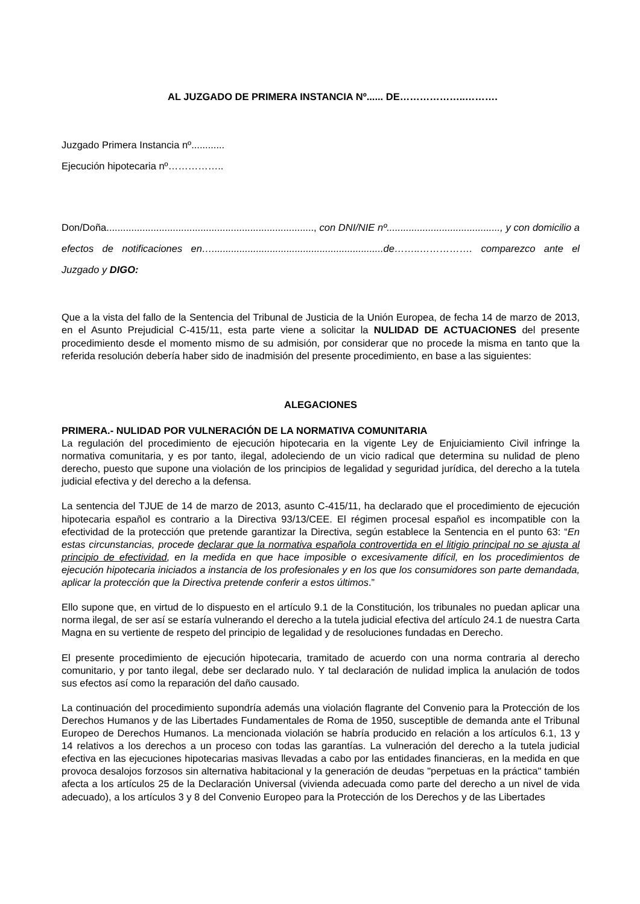AL JUZGADO DE PRIMERA INSTANCIA Nº...... DE………………..……….
Juzgado Primera Instancia nº............
Ejecución hipotecaria nº……………..
Don/Doña..........................................................................., con DNI/NIE nº........................................., y con domicilio a efectos de notificaciones en…..............................................................de……..……………. comparezco ante el Juzgado y DIGO:
Que a la vista del fallo de la Sentencia del Tribunal de Justicia de la Unión Europea, de fecha 14 de marzo de 2013, en el Asunto Prejudicial C-415/11, esta parte viene a solicitar la NULIDAD DE ACTUACIONES del presente procedimiento desde el momento mismo de su admisión, por considerar que no procede la misma en tanto que la referida resolución debería haber sido de inadmisión del presente procedimiento, en base a las siguientes:
ALEGACIONES
PRIMERA.- NULIDAD POR VULNERACIÓN DE LA NORMATIVA COMUNITARIA
La regulación del procedimiento de ejecución hipotecaria en la vigente Ley de Enjuiciamiento Civil infringe la normativa comunitaria, y es por tanto, ilegal, adoleciendo de un vicio radical que determina su nulidad de pleno derecho, puesto que supone una violación de los principios de legalidad y seguridad jurídica, del derecho a la tutela judicial efectiva y del derecho a la defensa.
La sentencia del TJUE de 14 de marzo de 2013, asunto C-415/11, ha declarado que el procedimiento de ejecución hipotecaria español es contrario a la Directiva 93/13/CEE. El régimen procesal español es incompatible con la efectividad de la protección que pretende garantizar la Directiva, según establece la Sentencia en el punto 63: “En estas circunstancias, procede declarar que la normativa española controvertida en el litigio principal no se ajusta al principio de efectividad, en la medida en que hace imposible o excesivamente difícil, en los procedimientos de ejecución hipotecaria iniciados a instancia de los profesionales y en los que los consumidores son parte demandada, aplicar la protección que la Directiva pretende conferir a estos últimos.”
Ello supone que, en virtud de lo dispuesto en el artículo 9.1 de la Constitución, los tribunales no puedan aplicar una norma ilegal, de ser así se estaría vulnerando el derecho a la tutela judicial efectiva del artículo 24.1 de nuestra Carta Magna en su vertiente de respeto del principio de legalidad y de resoluciones fundadas en Derecho.
El presente procedimiento de ejecución hipotecaria, tramitado de acuerdo con una norma contraria al derecho comunitario, y por tanto ilegal, debe ser declarado nulo. Y tal declaración de nulidad implica la anulación de todos sus efectos así como la reparación del daño causado.
La continuación del procedimiento supondría además una violación flagrante del Convenio para la Protección de los Derechos Humanos y de las Libertades Fundamentales de Roma de 1950, susceptible de demanda ante el Tribunal Europeo de Derechos Humanos. La mencionada violación se habría producido en relación a los artículos 6.1, 13 y 14 relativos a los derechos a un proceso con todas las garantías. La vulneración del derecho a la tutela judicial efectiva en las ejecuciones hipotecarias masivas llevadas a cabo por las entidades financieras, en la medida en que provoca desalojos forzosos sin alternativa habitacional y la generación de deudas "perpetuas en la práctica" también afecta a los artículos 25 de la Declaración Universal (vivienda adecuada como parte del derecho a un nivel de vida adecuado), a los artículos 3 y 8 del Convenio Europeo para la Protección de los Derechos y de las Libertades